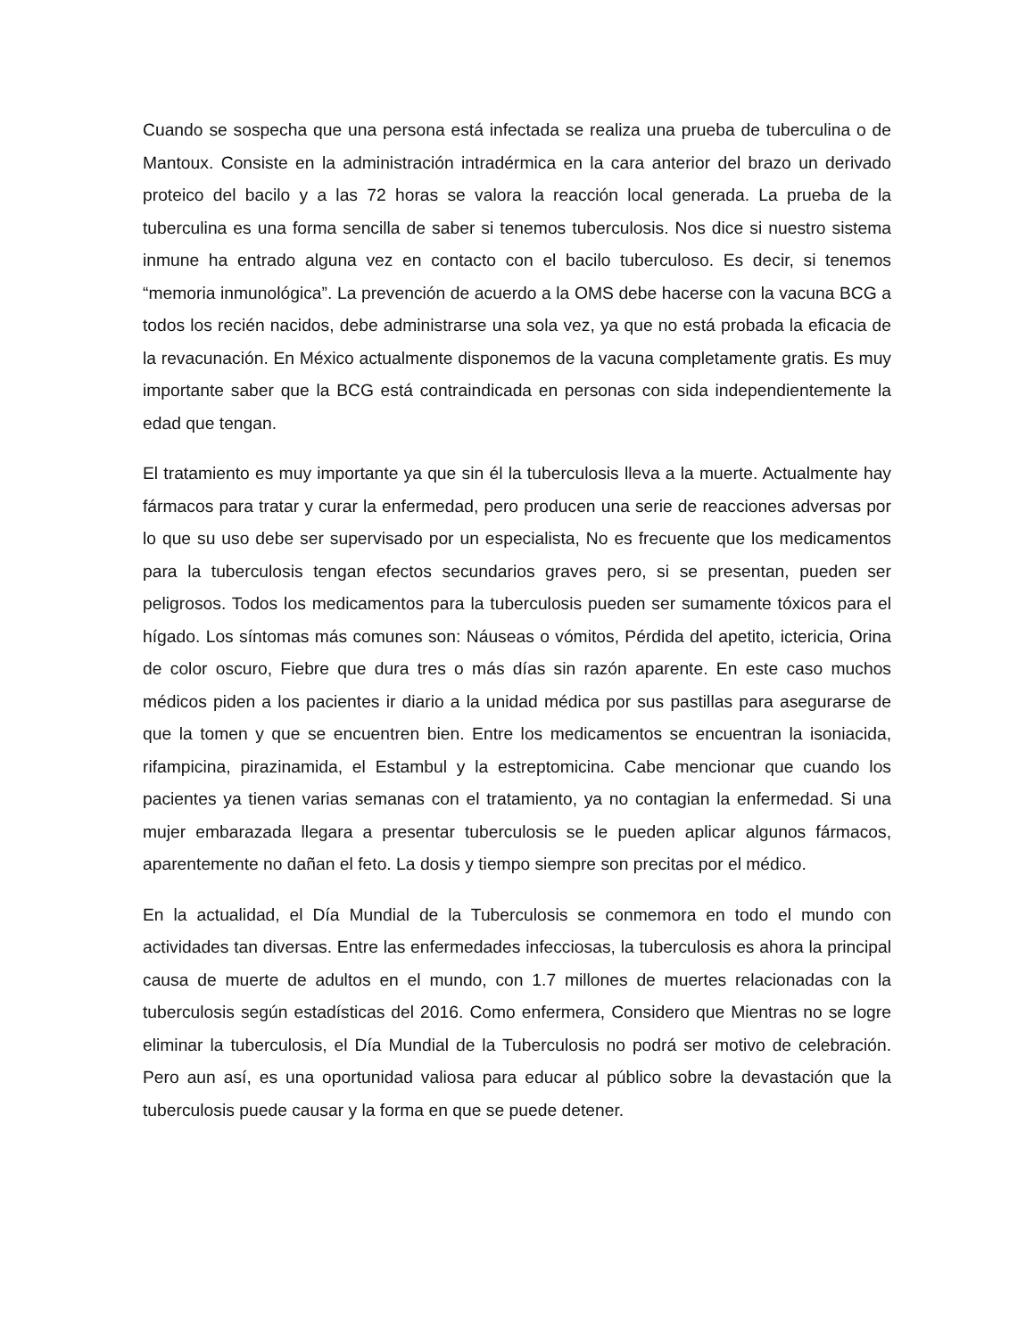Cuando se sospecha que una persona está infectada se realiza una prueba de tuberculina o de Mantoux. Consiste en la administración intradérmica en la cara anterior del brazo un derivado proteico del bacilo y a las 72 horas se valora la reacción local generada. La prueba de la tuberculina es una forma sencilla de saber si tenemos tuberculosis. Nos dice si nuestro sistema inmune ha entrado alguna vez en contacto con el bacilo tuberculoso. Es decir, si tenemos “memoria inmunológica”. La prevención de acuerdo a la OMS debe hacerse con la vacuna BCG a todos los recién nacidos, debe administrarse una sola vez, ya que no está probada la eficacia de la revacunación. En México actualmente disponemos de la vacuna completamente gratis. Es muy importante saber que la BCG está contraindicada en personas con sida independientemente la edad que tengan.
El tratamiento es muy importante ya que sin él la tuberculosis lleva a la muerte. Actualmente hay fármacos para tratar y curar la enfermedad, pero producen una serie de reacciones adversas por lo que su uso debe ser supervisado por un especialista, No es frecuente que los medicamentos para la tuberculosis tengan efectos secundarios graves pero, si se presentan, pueden ser peligrosos. Todos los medicamentos para la tuberculosis pueden ser sumamente tóxicos para el hígado. Los síntomas más comunes son: Náuseas o vómitos, Pérdida del apetito, ictericia, Orina de color oscuro, Fiebre que dura tres o más días sin razón aparente. En este caso muchos médicos piden a los pacientes ir diario a la unidad médica por sus pastillas para asegurarse de que la tomen y que se encuentren bien. Entre los medicamentos se encuentran la isoniacida, rifampicina, pirazinamida, el Estambul y la estreptomicina. Cabe mencionar que cuando los pacientes ya tienen varias semanas con el tratamiento, ya no contagian la enfermedad. Si una mujer embarazada llegara a presentar tuberculosis se le pueden aplicar algunos fármacos, aparentemente no dañan el feto. La dosis y tiempo siempre son precitas por el médico.
En la actualidad, el Día Mundial de la Tuberculosis se conmemora en todo el mundo con actividades tan diversas. Entre las enfermedades infecciosas, la tuberculosis es ahora la principal causa de muerte de adultos en el mundo, con 1.7 millones de muertes relacionadas con la tuberculosis según estadísticas del 2016. Como enfermera, Considero que Mientras no se logre eliminar la tuberculosis, el Día Mundial de la Tuberculosis no podrá ser motivo de celebración. Pero aun así, es una oportunidad valiosa para educar al público sobre la devastación que la tuberculosis puede causar y la forma en que se puede detener.